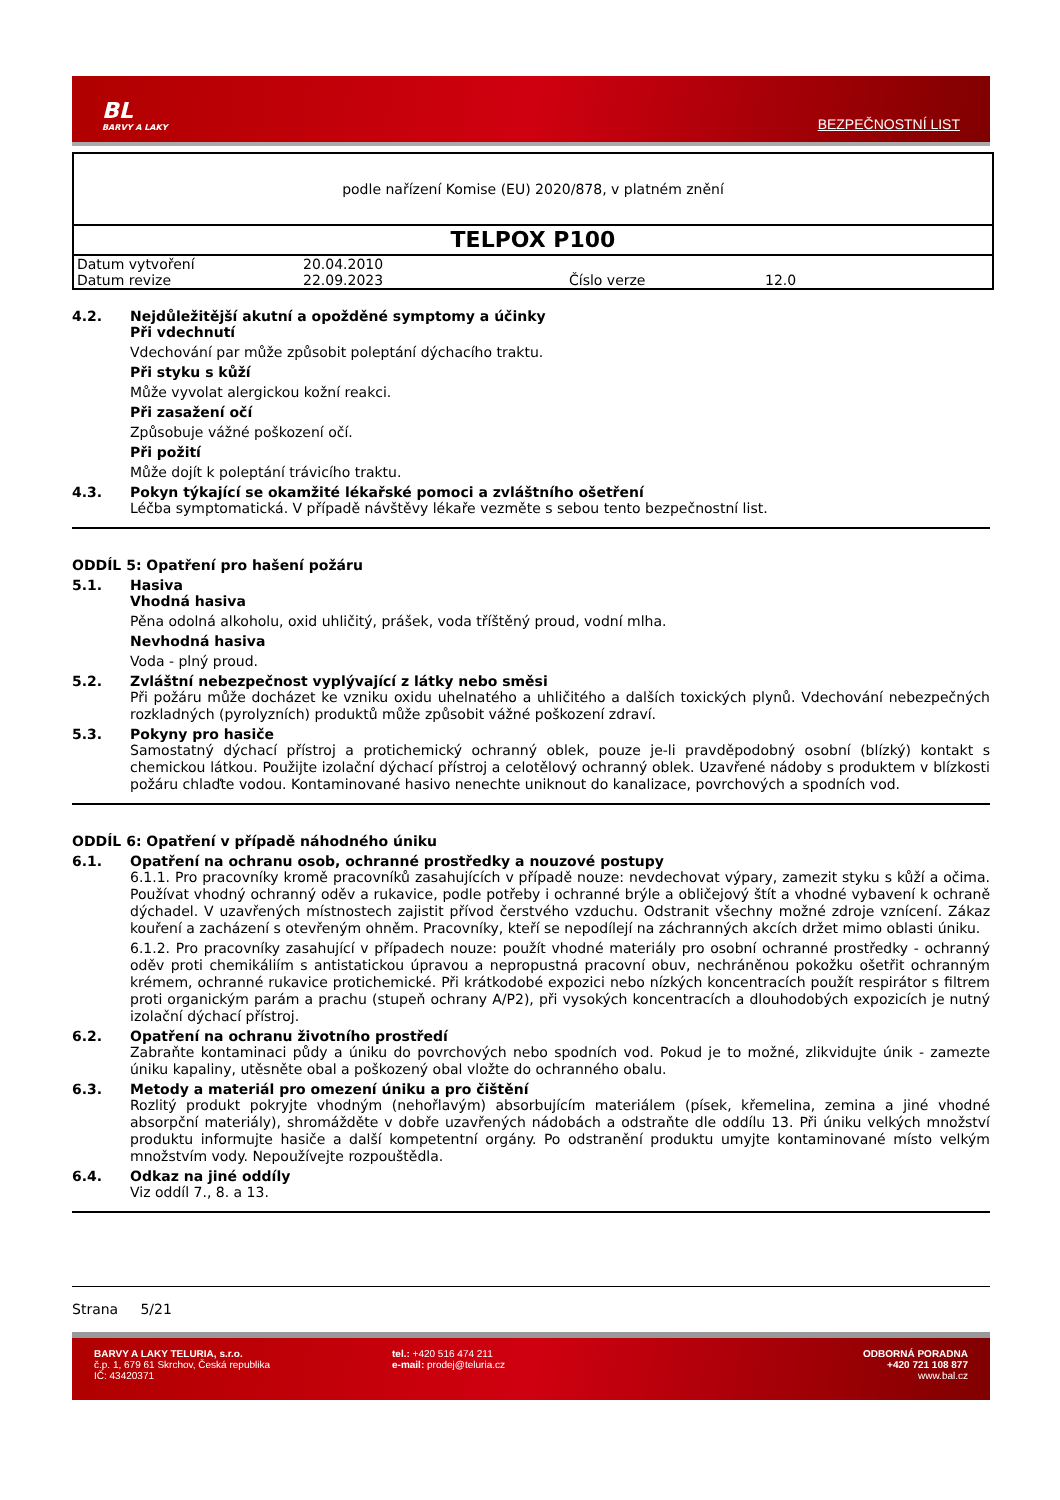BL
BARVY A LAKY
BEZPEČNOSTNÍ LIST
podle nařízení Komise (EU) 2020/878, v platném znění
TELPOX P100
| Datum vytvoření | 20.04.2010 | | |
| Datum revize | 22.09.2023 | Číslo verze | 12.0 |
4.2. Nejdůležitější akutní a opožděné symptomy a účinky
Při vdechnutí
Vdechování par může způsobit poleptání dýchacího traktu.
Při styku s kůží
Může vyvolat alergickou kožní reakci.
Při zasažení očí
Způsobuje vážné poškození očí.
Při požití
Může dojít k poleptání trávicího traktu.
4.3. Pokyn týkající se okamžité lékařské pomoci a zvláštního ošetření
Léčba symptomatická. V případě návštěvy lékaře vezměte s sebou tento bezpečnostní list.
ODDÍL 5: Opatření pro hašení požáru
5.1. Hasiva
Vhodná hasiva
Pěna odolná alkoholu, oxid uhličitý, prášek, voda tříštěný proud, vodní mlha.
Nevhodná hasiva
Voda - plný proud.
5.2. Zvláštní nebezpečnost vyplývající z látky nebo směsi
Při požáru může docházet ke vzniku oxidu uhelnatého a uhličitého a dalších toxických plynů. Vdechování nebezpečných rozkladných (pyrolyzních) produktů může způsobit vážné poškození zdraví.
5.3. Pokyny pro hasiče
Samostatný dýchací přístroj a protichemický ochranný oblek, pouze je-li pravděpodobný osobní (blízký) kontakt s chemickou látkou. Použijte izolační dýchací přístroj a celotělový ochranný oblek. Uzavřené nádoby s produktem v blízkosti požáru chlaďte vodou. Kontaminované hasivo nenechte uniknout do kanalizace, povrchových a spodních vod.
ODDÍL 6: Opatření v případě náhodného úniku
6.1. Opatření na ochranu osob, ochranné prostředky a nouzové postupy
6.1.1. Pro pracovníky kromě pracovníků zasahujících v případě nouze: nevdechovat výpary, zamezit styku s kůží a očima. Používat vhodný ochranný oděv a rukavice, podle potřeby i ochranné brýle a obličejový štít a vhodné vybavení k ochraně dýchadel. V uzavřených místnostech zajistit přívod čerstvého vzduchu. Odstranit všechny možné zdroje vznícení. Zákaz kouření a zacházení s otevřeným ohněm. Pracovníky, kteří se nepodílejí na záchranných akcích držet mimo oblasti úniku.
6.1.2. Pro pracovníky zasahující v případech nouze: použít vhodné materiály pro osobní ochranné prostředky - ochranný oděv proti chemikáliím s antistatickou úpravou a nepropustná pracovní obuv, nechráněnou pokožku ošetřit ochranným krémem, ochranné rukavice protichemické. Při krátkodobé expozici nebo nízkých koncentracích použít respirátor s filtrem proti organickým parám a prachu (stupeň ochrany A/P2), při vysokých koncentracích a dlouhodobých expozicích je nutný izolační dýchací přístroj.
6.2. Opatření na ochranu životního prostředí
Zabraňte kontaminaci půdy a úniku do povrchových nebo spodních vod. Pokud je to možné, zlikvidujte únik - zamezte úniku kapaliny, utěsněte obal a poškozený obal vložte do ochranného obalu.
6.3. Metody a materiál pro omezení úniku a pro čištění
Rozlitý produkt pokryjte vhodným (nehořlavým) absorbujícím materiálem (písek, křemelina, zemina a jiné vhodné absorpční materiály), shromážděte v dobře uzavřených nádobách a odstraňte dle oddílu 13. Při úniku velkých množství produktu informujte hasiče a další kompetentní orgány. Po odstranění produktu umyjte kontaminované místo velkým množstvím vody. Nepoužívejte rozpouštědla.
6.4. Odkaz na jiné oddíly
Viz oddíl 7., 8. a 13.
Strana 5/21
BARVY A LAKY TELURIA, s.r.o.
č.p. 1, 679 61 Skrchov, Česká republika
IČ: 43420371
tel.: +420 516 474 211
e-mail: prodej@teluria.cz
ODBORNÁ PORADNA
+420 721 108 877
www.bal.cz